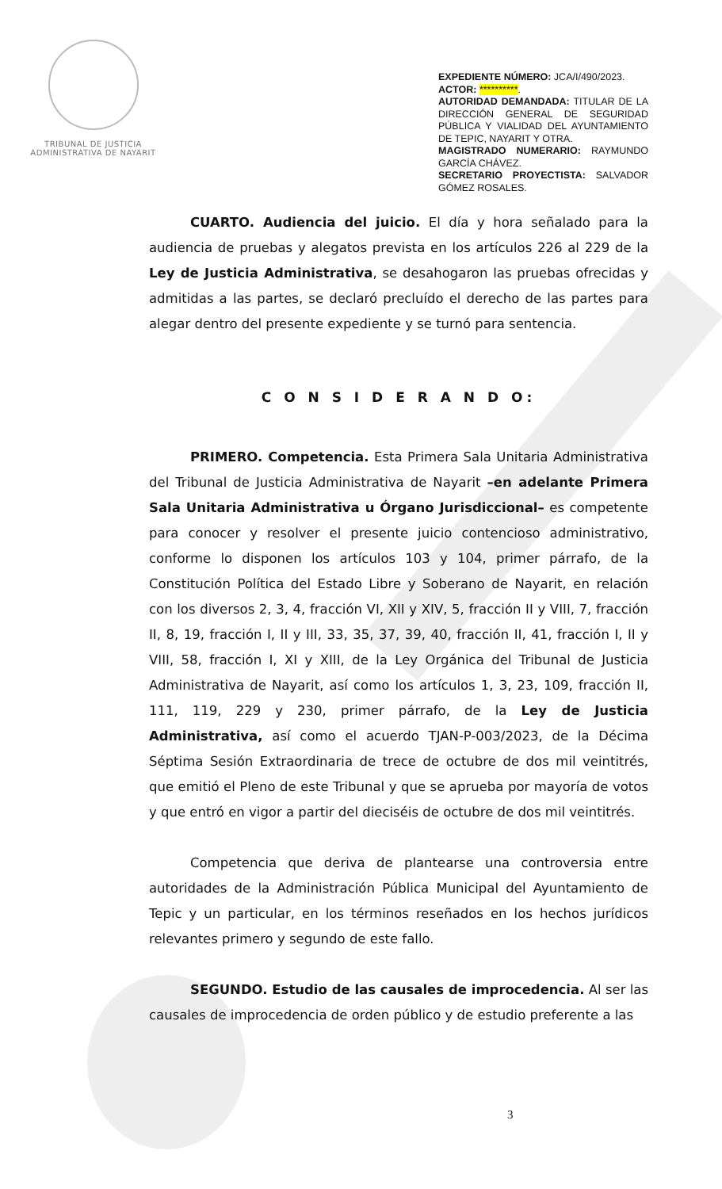TRIBUNAL DE JUSTICIA
ADMINISTRATIVA DE NAYARIT
EXPEDIENTE NÚMERO: JCA/I/490/2023.
ACTOR: **********.
AUTORIDAD DEMANDADA: TITULAR DE LA DIRECCIÓN GENERAL DE SEGURIDAD PÚBLICA Y VIALIDAD DEL AYUNTAMIENTO DE TEPIC, NAYARIT Y OTRA.
MAGISTRADO NUMERARIO: RAYMUNDO GARCÍA CHÁVEZ.
SECRETARIO PROYECTISTA: SALVADOR GÓMEZ ROSALES.
CUARTO. Audiencia del juicio. El día y hora señalado para la audiencia de pruebas y alegatos prevista en los artículos 226 al 229 de la Ley de Justicia Administrativa, se desahogaron las pruebas ofrecidas y admitidas a las partes, se declaró precluído el derecho de las partes para alegar dentro del presente expediente y se turnó para sentencia.
C O N S I D E R A N D O:
PRIMERO. Competencia. Esta Primera Sala Unitaria Administrativa del Tribunal de Justicia Administrativa de Nayarit –en adelante Primera Sala Unitaria Administrativa u Órgano Jurisdiccional– es competente para conocer y resolver el presente juicio contencioso administrativo, conforme lo disponen los artículos 103 y 104, primer párrafo, de la Constitución Política del Estado Libre y Soberano de Nayarit, en relación con los diversos 2, 3, 4, fracción VI, XII y XIV, 5, fracción II y VIII, 7, fracción II, 8, 19, fracción I, II y III, 33, 35, 37, 39, 40, fracción II, 41, fracción I, II y VIII, 58, fracción I, XI y XIII, de la Ley Orgánica del Tribunal de Justicia Administrativa de Nayarit, así como los artículos 1, 3, 23, 109, fracción II, 111, 119, 229 y 230, primer párrafo, de la Ley de Justicia Administrativa, así como el acuerdo TJAN-P-003/2023, de la Décima Séptima Sesión Extraordinaria de trece de octubre de dos mil veintitrés, que emitió el Pleno de este Tribunal y que se aprueba por mayoría de votos y que entró en vigor a partir del dieciséis de octubre de dos mil veintitrés.
Competencia que deriva de plantearse una controversia entre autoridades de la Administración Pública Municipal del Ayuntamiento de Tepic y un particular, en los términos reseñados en los hechos jurídicos relevantes primero y segundo de este fallo.
SEGUNDO. Estudio de las causales de improcedencia. Al ser las causales de improcedencia de orden público y de estudio preferente a las
3